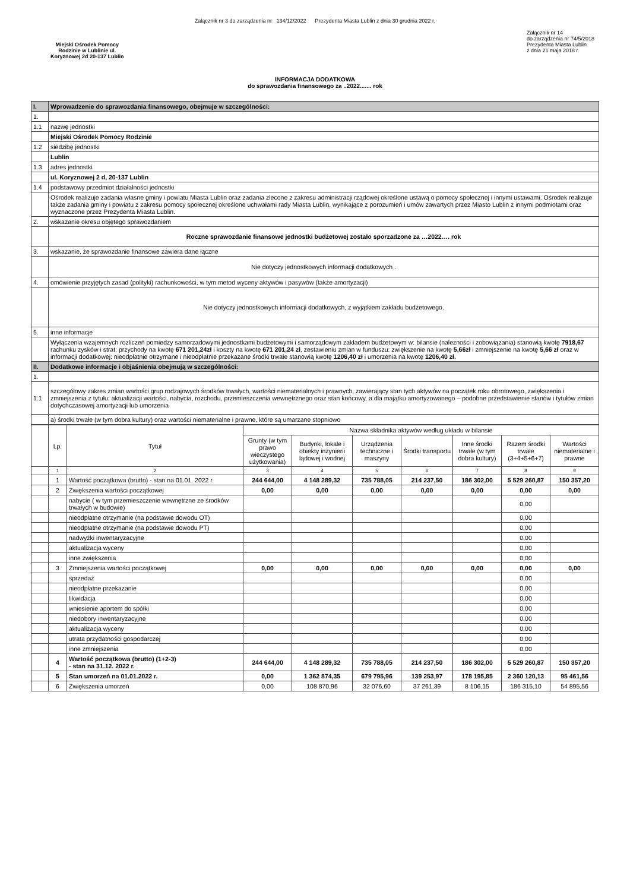Załącznik nr 3 do zarządzenia nr 134/12/2022 Prezydenta Miasta Lublin z dnia 30 grudnia 2022 r.
Miejski Ośrodek Pomocy
Rodzinie w Lublinie ul.
Koryznowej 2d 20-137 Lublin
Załącznik nr 14
do zarządzenia nr 74/5/2018
Prezydenta Miasta Lublin
z dnia 21 maja 2018 r.
INFORMACJA DODATKOWA
do sprawozdania finansowego za ..2022....... rok
| I. | Wprowadzenie do sprawozdania finansowego, obejmuje w szczególności: |
| 1. | |
| 1.1 | nazwę jednostki |
| | Miejski Ośrodek Pomocy Rodzinie |
| 1.2 | siedzibę jednostki |
| | Lublin |
| 1.3 | adres jednostki |
| | ul. Koryznowej 2 d, 20-137 Lublin |
| 1.4 | podstawowy przedmiot działalności jednostki |
| | Ośrodek realizuje zadania własne gminy i powiatu Miasta Lublin oraz zadania zlecone z zakresu administracji rządowej określone ustawą o pomocy społecznej i innymi ustawami. Ośrodek realizuje także zadania gminy i powiatu z zakresu pomocy społecznej określone uchwałami rady Miasta Lublin, wynikające z porozumień i umów zawartych przez Miasto Lublin z innymi podmiotami oraz wyznaczone przez Prezydenta Miasta Lublin. |
| 2. | wskazanie okresu objętego sprawozdaniem |
| | Roczne sprawozdanie finansowe jednostki budżetowej zostało sporzadzone za …2022…. rok |
| 3. | wskazanie, że sprawozdanie finansowe zawiera dane łączne |
| | Nie dotyczy jednostkowych informacji dodatkowych . |
| 4. | omówienie przyjętych zasad (polityki) rachunkowości, w tym metod wyceny aktywów i pasywów (także amortyzacji) |
| | Nie dotyczy jednostkowych informacji dodatkowych, z wyjątkiem zakładu budżetowego. |
| 5. | inne informacje |
| | Wyłączenia wzajemnych rozliczeń pomiedzy samorzadowymi jednostkami budżetowymi i samorządowym zakładem budżetowym w: bilansie (nalezności i zobowiązania) stanowią kwotę 7918,67 rachunku zysków i strat: przychody na kwotę 671 201,24zł i koszty na kwotę 671 201,24 zł , zestawieniu zmian w funduszu: zwiększenie na kwotę 5,66zł i zmniejszenie na kwotę 5,66 zł oraz w informacji dodatkowej: nieodpłatnie otrzymane i nieodpłatnie przekazane środki trwałe stanowią kwotę 1206,40 zł i umorzenia na kwotę 1206,40 zł. |
| II. | Dodatkowe informacje i objaśnienia obejmują w szczególności: |
| 1. | |
| 1.1 | szczegółowy zakres zmian wartości grup rodzajowych środków trwałych, wartości niematerialnych i prawnych, zawierający stan tych aktywów na początek roku obrotowego, zwiększenia i zmniejszenia z tytułu: aktualizacji wartości, nabycia, rozchodu, przemieszczenia wewnętrznego oraz stan końcowy, a dla majątku amortyzowanego – podobne przedstawienie stanów i tytułów zmian dotychczasowej amortyzacji lub umorzenia |
| | a) środki trwałe (w tym dobra kultury) oraz wartości niematerialne i prawne, które są umarzane stopniowo |
| | Lp. | Tytuł | Nazwa składnika aktywów według układu w bilansie | | | | | | |
| | | | Grunty (w tym prawo wieczystego użytkowania) | Budynki, lokale i obiekty inżynierii lądowej i wodnej | Urządzenia techniczne i maszyny | Środki transportu | Inne środki trwałe (w tym dobra kultury) | Razem środki trwałe (3+4+5+6+7) | Wartości niematerialne i prawne |
| | 1 | 2 | 3 | 4 | 5 | 6 | 7 | 8 | 9 |
| | 1 | Wartość początkowa (brutto) - stan na 01.01. 2022 r. | 244 644,00 | 4 148 289,32 | 735 788,05 | 214 237,50 | 186 302,00 | 5 529 260,87 | 150 357,20 |
| | 2 | Zwiększenia wartości początkowej | 0,00 | 0,00 | 0,00 | 0,00 | 0,00 | 0,00 | 0,00 |
| | | nabycie ( w tym przemieszczenie wewnętrzne ze środków trwałych w budowie) | | | | | | 0,00 | |
| | | nieodpłatne otrzymanie (na podstawie dowodu OT) | | | | | | 0,00 | |
| | | nieodpłatne otrzymanie (na podstawie dowodu PT) | | | | | | 0,00 | |
| | | nadwyżki inwentaryzacyjne | | | | | | 0,00 | |
| | | aktualizacja wyceny | | | | | | 0,00 | |
| | | inne zwiększenia | | | | | | 0,00 | |
| | 3 | Zmniejszenia wartości początkowej | 0,00 | 0,00 | 0,00 | 0,00 | 0,00 | 0,00 | 0,00 |
| | | sprzedaż | | | | | | 0,00 | |
| | | nieodpłatne przekazanie | | | | | | 0,00 | |
| | | likwidacja | | | | | | 0,00 | |
| | | wniesienie aportem do spółki | | | | | | 0,00 | |
| | | niedobory inwentaryzacyjne | | | | | | 0,00 | |
| | | aktualizacja wyceny | | | | | | 0,00 | |
| | | utrata przydatności gospodarczej | | | | | | 0,00 | |
| | | inne zmniejszenia | | | | | | 0,00 | |
| | 4 | Wartość początkowa (brutto) (1+2-3) - stan na 31.12. 2022 r. | 244 644,00 | 4 148 289,32 | 735 788,05 | 214 237,50 | 186 302,00 | 5 529 260,87 | 150 357,20 |
| | 5 | Stan umorzeń na 01.01.2022 r. | 0,00 | 1 362 874,35 | 679 795,96 | 139 253,97 | 178 195,85 | 2 360 120,13 | 95 461,56 |
| | 6 | Zwiększenia umorzeń | 0,00 | 108 870,96 | 32 076,60 | 37 261,39 | 8 106,15 | 186 315,10 | 54 895,56 |